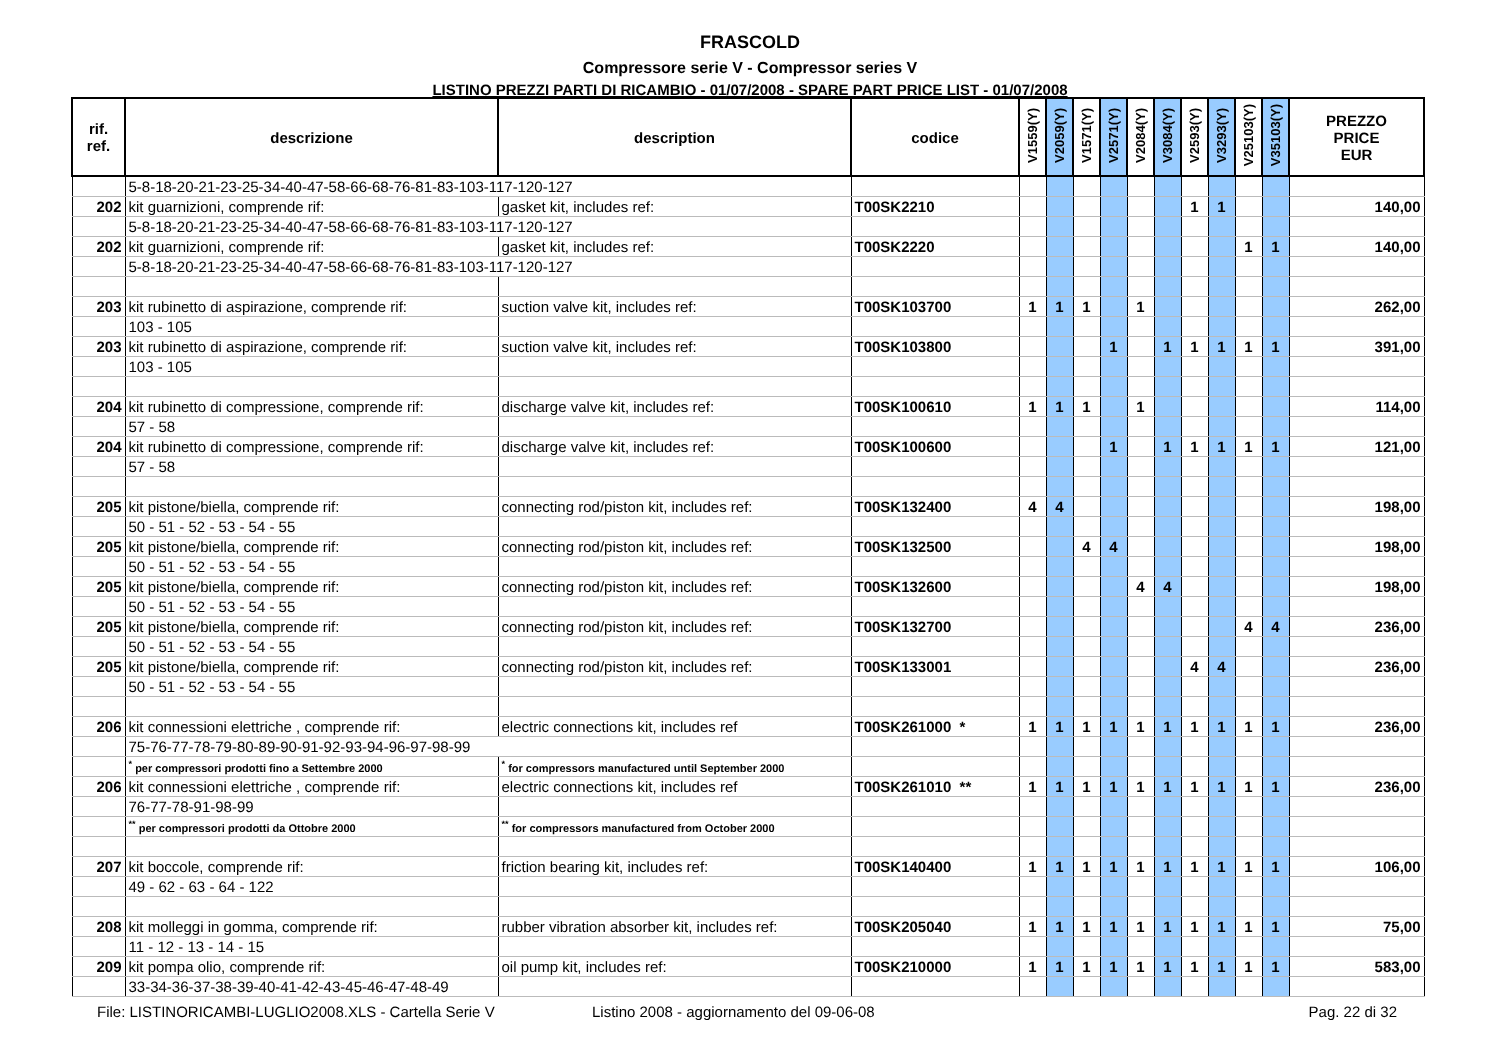FRASCOLD
Compressore serie V - Compressor series V
LISTINO PREZZI PARTI DI RICAMBIO - 01/07/2008 - SPARE PART PRICE LIST - 01/07/2008
| rif. ref. | descrizione | description | codice | V1559(Y) | V2059(Y) | V1571(Y) | V2571(Y) | V2084(Y) | V3084(Y) | V2593(Y) | V3293(Y) | V25103(Y) | V35103(Y) | PREZZO PRICE EUR |
| --- | --- | --- | --- | --- | --- | --- | --- | --- | --- | --- | --- | --- | --- | --- |
| | 5-8-18-20-21-23-25-34-40-47-58-66-68-76-81-83-103-117-120-127 | | | | | | | | | | | | | |
| 202 | kit guarnizioni, comprende rif: | gasket kit, includes ref: | T00SK2210 | | | | | | | 1 | 1 | | | 140,00 |
| | 5-8-18-20-21-23-25-34-40-47-58-66-68-76-81-83-103-117-120-127 | | | | | | | | | | | | | |
| 202 | kit guarnizioni, comprende rif: | gasket kit, includes ref: | T00SK2220 | | | | | | | | | 1 | 1 | 140,00 |
| | 5-8-18-20-21-23-25-34-40-47-58-66-68-76-81-83-103-117-120-127 | | | | | | | | | | | | | |
| 203 | kit rubinetto di aspirazione, comprende rif: | suction valve kit, includes ref: | T00SK103700 | 1 | 1 | 1 | | 1 | | | | | | 262,00 |
| | 103 - 105 | | | | | | | | | | | | | |
| 203 | kit rubinetto di aspirazione, comprende rif: | suction valve kit, includes ref: | T00SK103800 | | | | 1 | | 1 | 1 | 1 | 1 | 1 | 391,00 |
| | 103 - 105 | | | | | | | | | | | | | |
| 204 | kit rubinetto di compressione, comprende rif: | discharge valve kit, includes ref: | T00SK100610 | 1 | 1 | 1 | | 1 | | | | | | 114,00 |
| | 57 - 58 | | | | | | | | | | | | | |
| 204 | kit rubinetto di compressione, comprende rif: | discharge valve kit, includes ref: | T00SK100600 | | | | 1 | | 1 | 1 | 1 | 1 | 1 | 121,00 |
| | 57 - 58 | | | | | | | | | | | | | |
| 205 | kit pistone/biella, comprende rif: | connecting rod/piston kit, includes ref: | T00SK132400 | 4 | 4 | | | | | | | | | 198,00 |
| | 50 - 51 - 52 - 53 - 54 - 55 | | | | | | | | | | | | | |
| 205 | kit pistone/biella, comprende rif: | connecting rod/piston kit, includes ref: | T00SK132500 | | | 4 | 4 | | | | | | | 198,00 |
| | 50 - 51 - 52 - 53 - 54 - 55 | | | | | | | | | | | | | |
| 205 | kit pistone/biella, comprende rif: | connecting rod/piston kit, includes ref: | T00SK132600 | | | | | 4 | 4 | | | | | 198,00 |
| | 50 - 51 - 52 - 53 - 54 - 55 | | | | | | | | | | | | | |
| 205 | kit pistone/biella, comprende rif: | connecting rod/piston kit, includes ref: | T00SK132700 | | | | | | | | | 4 | 4 | 236,00 |
| | 50 - 51 - 52 - 53 - 54 - 55 | | | | | | | | | | | | | |
| 205 | kit pistone/biella, comprende rif: | connecting rod/piston kit, includes ref: | T00SK133001 | | | | | | | 4 | 4 | | | 236,00 |
| | 50 - 51 - 52 - 53 - 54 - 55 | | | | | | | | | | | | | |
| 206 | kit connessioni elettriche , comprende rif: | electric connections kit, includes ref | T00SK261000 * | 1 | 1 | 1 | 1 | 1 | 1 | 1 | 1 | 1 | 1 | 236,00 |
| | 75-76-77-78-79-80-89-90-91-92-93-94-96-97-98-99 | | | | | | | | | | | | | |
| | <sup>*</sup> per compressori prodotti fino a Settembre 2000 | <sup>*</sup> for compressors manufactured until September 2000 | | | | | | | | | | | | |
| 206 | kit connessioni elettriche , comprende rif: | electric connections kit, includes ref | T00SK261010 ** | 1 | 1 | 1 | 1 | 1 | 1 | 1 | 1 | 1 | 1 | 236,00 |
| | 76-77-78-91-98-99 | | | | | | | | | | | | | |
| | <sup>**</sup> per compressori prodotti da Ottobre 2000 | <sup>**</sup> for compressors manufactured from October 2000 | | | | | | | | | | | | |
| 207 | kit boccole, comprende rif: | friction bearing kit, includes ref: | T00SK140400 | 1 | 1 | 1 | 1 | 1 | 1 | 1 | 1 | 1 | 1 | 106,00 |
| | 49 - 62 - 63 - 64 - 122 | | | | | | | | | | | | | |
| 208 | kit molleggi in gomma, comprende rif: | rubber vibration absorber kit, includes ref: | T00SK205040 | 1 | 1 | 1 | 1 | 1 | 1 | 1 | 1 | 1 | 1 | 75,00 |
| | 11 - 12 - 13 - 14 - 15 | | | | | | | | | | | | | |
| 209 | kit pompa olio, comprende rif: | oil pump kit, includes ref: | T00SK210000 | 1 | 1 | 1 | 1 | 1 | 1 | 1 | 1 | 1 | 1 | 583,00 |
| | 33-34-36-37-38-39-40-41-42-43-45-46-47-48-49 | | | | | | | | | | | | | |
File: LISTINORICAMBI-LUGLIO2008.XLS - Cartella Serie V Listino 2008 - aggiornamento del 09-06-08 Pag. 22 di 32